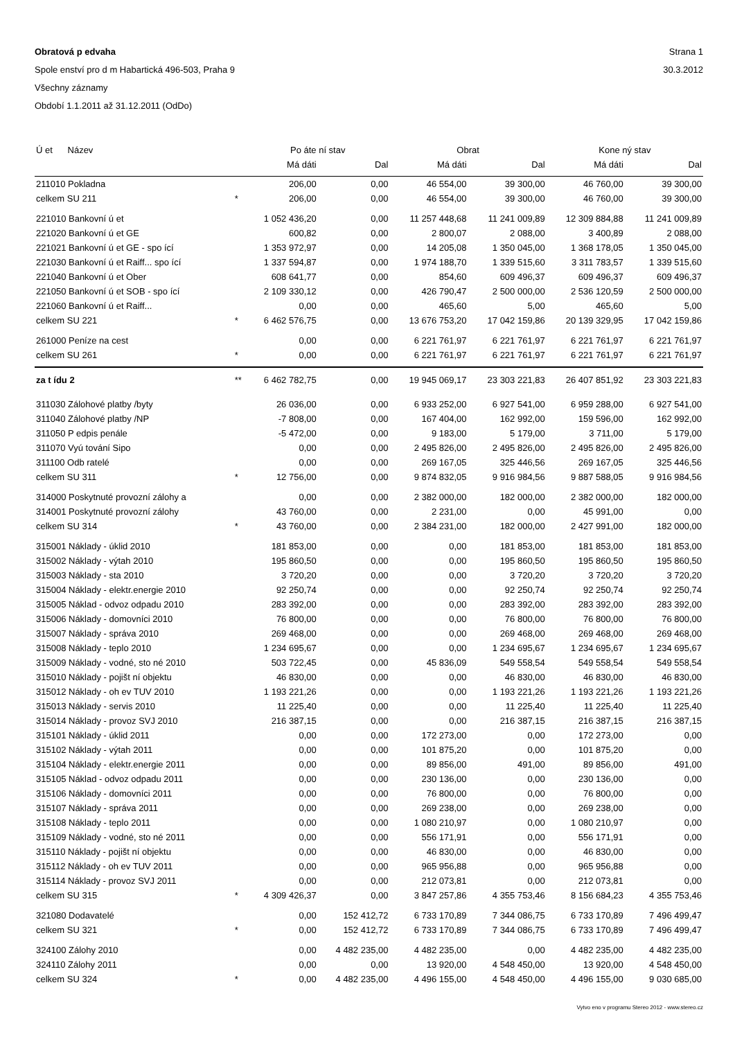Obratová p edvaha Strana 1
Spole enství pro d m Habartická 496-503, Praha 9 30.3.2012
Všechny záznamy
Období 1.1.2011 až 31.12.2011 (OdDo)
| Ú et Název | | Po áte ní stav | | Obrat | | Kone ný stav | |
| --- | --- | --- | --- | --- | --- | --- | --- |
| | | Má dáti | Dal | Má dáti | Dal | Má dáti | Dal |
| 211010 Pokladna | | 206,00 | 0,00 | 46 554,00 | 39 300,00 | 46 760,00 | 39 300,00 |
| celkem SU 211 | * | 206,00 | 0,00 | 46 554,00 | 39 300,00 | 46 760,00 | 39 300,00 |
| 221010 Bankovní ú et | | 1 052 436,20 | 0,00 | 11 257 448,68 | 11 241 009,89 | 12 309 884,88 | 11 241 009,89 |
| 221020 Bankovní ú et GE | | 600,82 | 0,00 | 2 800,07 | 2 088,00 | 3 400,89 | 2 088,00 |
| 221021 Bankovní ú et GE - spo ící | | 1 353 972,97 | 0,00 | 14 205,08 | 1 350 045,00 | 1 368 178,05 | 1 350 045,00 |
| 221030 Bankovní ú et Raiff... spo ící | | 1 337 594,87 | 0,00 | 1 974 188,70 | 1 339 515,60 | 3 311 783,57 | 1 339 515,60 |
| 221040 Bankovní ú et Ober | | 608 641,77 | 0,00 | 854,60 | 609 496,37 | 609 496,37 | 609 496,37 |
| 221050 Bankovní ú et SOB - spo ící | | 2 109 330,12 | 0,00 | 426 790,47 | 2 500 000,00 | 2 536 120,59 | 2 500 000,00 |
| 221060 Bankovní ú et Raiff... | | 0,00 | 0,00 | 465,60 | 5,00 | 465,60 | 5,00 |
| celkem SU 221 | * | 6 462 576,75 | 0,00 | 13 676 753,20 | 17 042 159,86 | 20 139 329,95 | 17 042 159,86 |
| 261000 Peníze na cest | | 0,00 | 0,00 | 6 221 761,97 | 6 221 761,97 | 6 221 761,97 | 6 221 761,97 |
| celkem SU 261 | * | 0,00 | 0,00 | 6 221 761,97 | 6 221 761,97 | 6 221 761,97 | 6 221 761,97 |
| za t ídu 2 | ** | 6 462 782,75 | 0,00 | 19 945 069,17 | 23 303 221,83 | 26 407 851,92 | 23 303 221,83 |
| 311030 Zálohové platby /byty | | 26 036,00 | 0,00 | 6 933 252,00 | 6 927 541,00 | 6 959 288,00 | 6 927 541,00 |
| 311040 Zálohové platby /NP | | -7 808,00 | 0,00 | 167 404,00 | 162 992,00 | 159 596,00 | 162 992,00 |
| 311050 P edpis penále | | -5 472,00 | 0,00 | 9 183,00 | 5 179,00 | 3 711,00 | 5 179,00 |
| 311070 Vyú tování Sipo | | 0,00 | 0,00 | 2 495 826,00 | 2 495 826,00 | 2 495 826,00 | 2 495 826,00 |
| 311100 Odb ratelé | | 0,00 | 0,00 | 269 167,05 | 325 446,56 | 269 167,05 | 325 446,56 |
| celkem SU 311 | * | 12 756,00 | 0,00 | 9 874 832,05 | 9 916 984,56 | 9 887 588,05 | 9 916 984,56 |
| 314000 Poskytnuté provozní zálohy a | | 0,00 | 0,00 | 2 382 000,00 | 182 000,00 | 2 382 000,00 | 182 000,00 |
| 314001 Poskytnuté provozní zálohy | | 43 760,00 | 0,00 | 2 231,00 | 0,00 | 45 991,00 | 0,00 |
| celkem SU 314 | * | 43 760,00 | 0,00 | 2 384 231,00 | 182 000,00 | 2 427 991,00 | 182 000,00 |
| 315001 Náklady - úklid 2010 | | 181 853,00 | 0,00 | 0,00 | 181 853,00 | 181 853,00 | 181 853,00 |
| 315002 Náklady - výtah 2010 | | 195 860,50 | 0,00 | 0,00 | 195 860,50 | 195 860,50 | 195 860,50 |
| 315003 Náklady - sta 2010 | | 3 720,20 | 0,00 | 0,00 | 3 720,20 | 3 720,20 | 3 720,20 |
| 315004 Náklady - elektr.energie 2010 | | 92 250,74 | 0,00 | 0,00 | 92 250,74 | 92 250,74 | 92 250,74 |
| 315005 Náklad - odvoz odpadu 2010 | | 283 392,00 | 0,00 | 0,00 | 283 392,00 | 283 392,00 | 283 392,00 |
| 315006 Náklady - domovníci 2010 | | 76 800,00 | 0,00 | 0,00 | 76 800,00 | 76 800,00 | 76 800,00 |
| 315007 Náklady - správa 2010 | | 269 468,00 | 0,00 | 0,00 | 269 468,00 | 269 468,00 | 269 468,00 |
| 315008 Náklady - teplo 2010 | | 1 234 695,67 | 0,00 | 0,00 | 1 234 695,67 | 1 234 695,67 | 1 234 695,67 |
| 315009 Náklady - vodné, sto né 2010 | | 503 722,45 | 0,00 | 45 836,09 | 549 558,54 | 549 558,54 | 549 558,54 |
| 315010 Náklady - pojišt ní objektu | | 46 830,00 | 0,00 | 0,00 | 46 830,00 | 46 830,00 | 46 830,00 |
| 315012 Náklady - oh ev TUV 2010 | | 1 193 221,26 | 0,00 | 0,00 | 1 193 221,26 | 1 193 221,26 | 1 193 221,26 |
| 315013 Náklady - servis 2010 | | 11 225,40 | 0,00 | 0,00 | 11 225,40 | 11 225,40 | 11 225,40 |
| 315014 Náklady - provoz SVJ 2010 | | 216 387,15 | 0,00 | 0,00 | 216 387,15 | 216 387,15 | 216 387,15 |
| 315101 Náklady - úklid 2011 | | 0,00 | 0,00 | 172 273,00 | 0,00 | 172 273,00 | 0,00 |
| 315102 Náklady - výtah 2011 | | 0,00 | 0,00 | 101 875,20 | 0,00 | 101 875,20 | 0,00 |
| 315104 Náklady - elektr.energie 2011 | | 0,00 | 0,00 | 89 856,00 | 491,00 | 89 856,00 | 491,00 |
| 315105 Náklad - odvoz odpadu 2011 | | 0,00 | 0,00 | 230 136,00 | 0,00 | 230 136,00 | 0,00 |
| 315106 Náklady - domovníci 2011 | | 0,00 | 0,00 | 76 800,00 | 0,00 | 76 800,00 | 0,00 |
| 315107 Náklady - správa 2011 | | 0,00 | 0,00 | 269 238,00 | 0,00 | 269 238,00 | 0,00 |
| 315108 Náklady - teplo 2011 | | 0,00 | 0,00 | 1 080 210,97 | 0,00 | 1 080 210,97 | 0,00 |
| 315109 Náklady - vodné, sto né 2011 | | 0,00 | 0,00 | 556 171,91 | 0,00 | 556 171,91 | 0,00 |
| 315110 Náklady - pojišt ní objektu | | 0,00 | 0,00 | 46 830,00 | 0,00 | 46 830,00 | 0,00 |
| 315112 Náklady - oh ev TUV 2011 | | 0,00 | 0,00 | 965 956,88 | 0,00 | 965 956,88 | 0,00 |
| 315114 Náklady - provoz SVJ 2011 | | 0,00 | 0,00 | 212 073,81 | 0,00 | 212 073,81 | 0,00 |
| celkem SU 315 | * | 4 309 426,37 | 0,00 | 3 847 257,86 | 4 355 753,46 | 8 156 684,23 | 4 355 753,46 |
| 321080 Dodavatelé | | 0,00 | 152 412,72 | 6 733 170,89 | 7 344 086,75 | 6 733 170,89 | 7 496 499,47 |
| celkem SU 321 | * | 0,00 | 152 412,72 | 6 733 170,89 | 7 344 086,75 | 6 733 170,89 | 7 496 499,47 |
| 324100 Zálohy 2010 | | 0,00 | 4 482 235,00 | 4 482 235,00 | 0,00 | 4 482 235,00 | 4 482 235,00 |
| 324110 Zálohy 2011 | | 0,00 | 0,00 | 13 920,00 | 4 548 450,00 | 13 920,00 | 4 548 450,00 |
| celkem SU 324 | * | 0,00 | 4 482 235,00 | 4 496 155,00 | 4 548 450,00 | 4 496 155,00 | 9 030 685,00 |
Vytvo eno v programu Stereo 2012 - www.stereo.cz